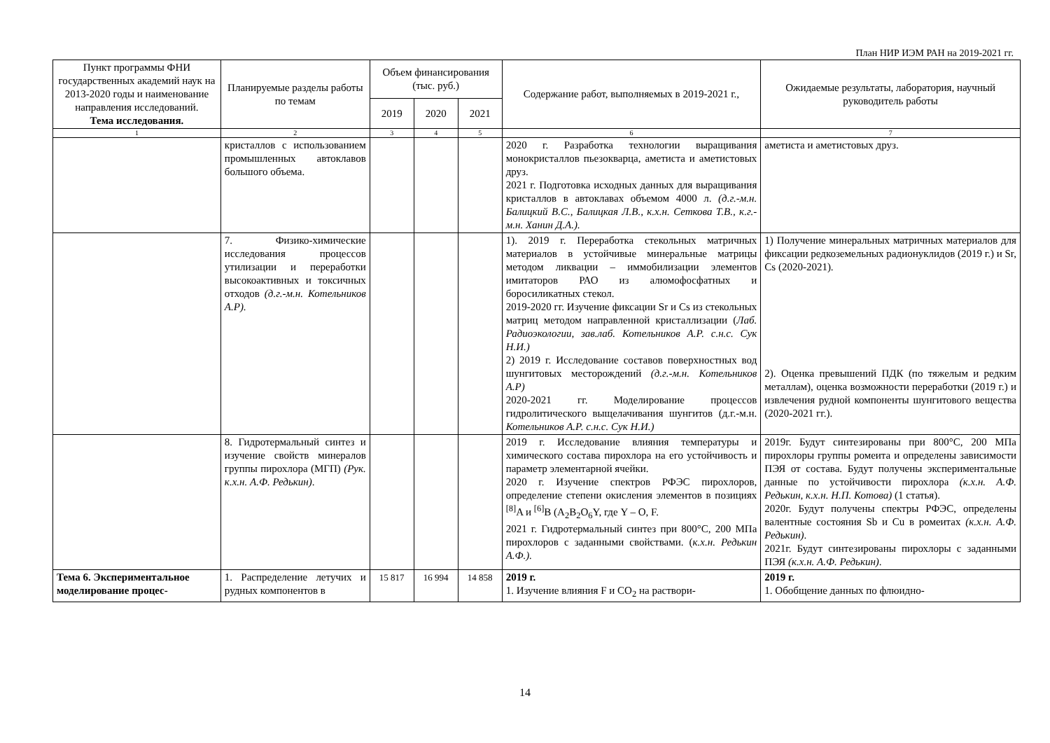План НИР ИЭМ РАН на 2019-2021 гг.
| Пункт программы ФНИ государственных академий наук на 2013-2020 годы и наименование направления исследований. Тема исследования. | Планируемые разделы работы по темам | Объем финансирования (тыс. руб.) | | | Содержание работ, выполняемых в 2019-2021 г., | Ожидаемые результаты, лаборатория, научный руководитель работы |
| --- | --- | --- | --- | --- | --- | --- |
| | | 2019 | 2020 | 2021 | | |
| 1 | 2 | 3 | 4 | 5 | 6 | 7 |
| | кристаллов с использованием промышленных автоклавов большого объема. | | | | 2020 г. Разработка технологии выращивания монокристаллов пьезокварца, аметиста и аметистовых друз. 2021 г. Подготовка исходных данных для выращивания кристаллов в автоклавах объемом 4000 л. (д.г.-м.н. Балицкий В.С., Балицкая Л.В., к.х.н. Сеткова Т.В., к.г.-м.н. Ханин Д.А.). | аметиста и аметистовых друз. |
| | 7. Физико-химические исследования процессов утилизации и переработки высокоактивных и токсичных отходов (д.г.-м.н. Котельников А.Р). | | | | 1). 2019 г. Переработка стекольных матричных материалов в устойчивые минеральные матрицы методом ликвации – иммобилизации элементов имитаторов РАО из алюмофосфатных и боросиликатных стекол. 2019-2020 гг. Изучение фиксации Sr и Cs из стекольных матриц методом направленной кристаллизации ( Лаб. Радиоэкологии, зав.лаб. Котельников А.Р. с.н.с. Сук Н.И.) 2) 2019 г. Исследование составов поверхностных вод шунгитовых месторождений (д.г.-м.н. Котельников А.Р) 2020-2021 гг. Моделирование процессов гидролитического выщелачивания шунгитов (д.г.-м.н. Котельников А.Р. с.н.с. Сук Н.И.) | 1) Получение минеральных матричных материалов для фиксации редкоземельных радионуклидов (2019 г.) и Sr, Cs (2020-2021). 2). Оценка превышений ПДК (по тяжелым и редким металлам), оценка возможности переработки (2019 г.) и извлечения рудной компоненты шунгитового вещества (2020-2021 гг.). |
| | 8. Гидротермальный синтез и изучение свойств минералов группы пирохлора (МГП) (Рук. к.х.н. А.Ф. Редькин) . | | | | 2019 г. Исследование влияния температуры и химического состава пирохлора на его устойчивость и параметр элементарной ячейки. 2020 г. Изучение спектров РФЭС пирохлоров, определение степени окисления элементов в позициях <sup>[8]</sup>A и <sup>[6]</sup>B (A<sub>2</sub>B<sub>2</sub>O<sub>6</sub>Y, где Y – O, F. 2021 г. Гидротермальный синтез при 800°С, 200 МПа пирохлоров с заданными свойствами. ( к.х.н. Редькин А.Ф.). | 2019г. Будут синтезированы при 800°С, 200 МПа пирохлоры группы ромеита и определены зависимости ПЭЯ от состава. Будут получены экспериментальные данные по устойчивости пирохлора (к.х.н. А.Ф. Редькин, к.х.н. Н.П. Котова) (1 статья). 2020г. Будут получены спектры РФЭС, определены валентные состояния Sb и Cu в ромеитах (к.х.н. А.Ф. Редькин) . 2021г. Будут синтезированы пирохлоры с заданными ПЭЯ (к.х.н. А.Ф. Редькин) . |
| Тема 6. Экспериментальное моделирование процес- | 1. Распределение летучих и рудных компонентов в | 15 817 | 16 994 | 14 858 | 2019 г. 1. Изучение влияния F и CO<sub>2</sub> на раствори- | 2019 г. 1. Обобщение данных по флюидно- |
14